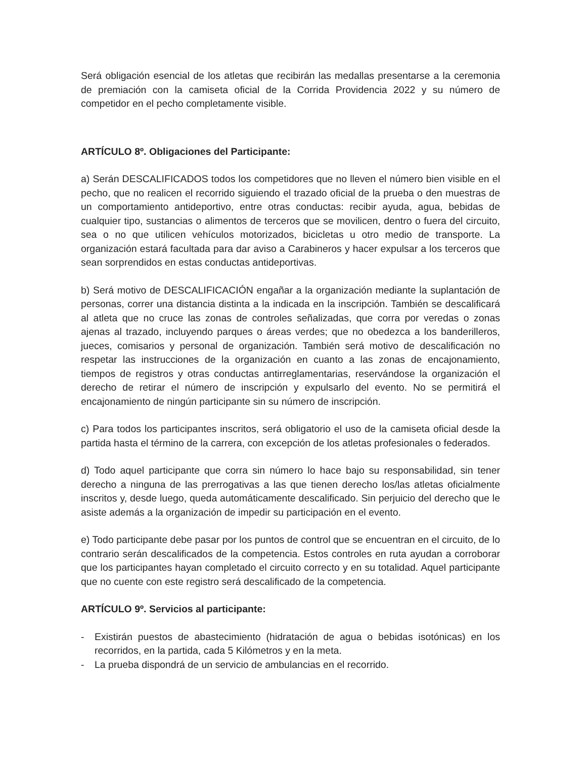Será obligación esencial de los atletas que recibirán las medallas presentarse a la ceremonia de premiación con la camiseta oficial de la Corrida Providencia 2022 y su número de competidor en el pecho completamente visible.
ARTÍCULO 8º. Obligaciones del Participante:
a) Serán DESCALIFICADOS todos los competidores que no lleven el número bien visible en el pecho, que no realicen el recorrido siguiendo el trazado oficial de la prueba o den muestras de un comportamiento antideportivo, entre otras conductas: recibir ayuda, agua, bebidas de cualquier tipo, sustancias o alimentos de terceros que se movilicen, dentro o fuera del circuito, sea o no que utilicen vehículos motorizados, bicicletas u otro medio de transporte. La organización estará facultada para dar aviso a Carabineros y hacer expulsar a los terceros que sean sorprendidos en estas conductas antideportivas.
b) Será motivo de DESCALIFICACIÓN engañar a la organización mediante la suplantación de personas, correr una distancia distinta a la indicada en la inscripción. También se descalificará al atleta que no cruce las zonas de controles señalizadas, que corra por veredas o zonas ajenas al trazado, incluyendo parques o áreas verdes; que no obedezca a los banderilleros, jueces, comisarios y personal de organización. También será motivo de descalificación no respetar las instrucciones de la organización en cuanto a las zonas de encajonamiento, tiempos de registros y otras conductas antirreglamentarias, reservándose la organización el derecho de retirar el número de inscripción y expulsarlo del evento. No se permitirá el encajonamiento de ningún participante sin su número de inscripción.
c) Para todos los participantes inscritos, será obligatorio el uso de la camiseta oficial desde la partida hasta el término de la carrera, con excepción de los atletas profesionales o federados.
d) Todo aquel participante que corra sin número lo hace bajo su responsabilidad, sin tener derecho a ninguna de las prerrogativas a las que tienen derecho los/las atletas oficialmente inscritos y, desde luego, queda automáticamente descalificado. Sin perjuicio del derecho que le asiste además a la organización de impedir su participación en el evento.
e) Todo participante debe pasar por los puntos de control que se encuentran en el circuito, de lo contrario serán descalificados de la competencia. Estos controles en ruta ayudan a corroborar que los participantes hayan completado el circuito correcto y en su totalidad. Aquel participante que no cuente con este registro será descalificado de la competencia.
ARTÍCULO 9º. Servicios al participante:
- Existirán puestos de abastecimiento (hidratación de agua o bebidas isotónicas) en los recorridos, en la partida, cada 5 Kilómetros y en la meta.
- La prueba dispondrá de un servicio de ambulancias en el recorrido.